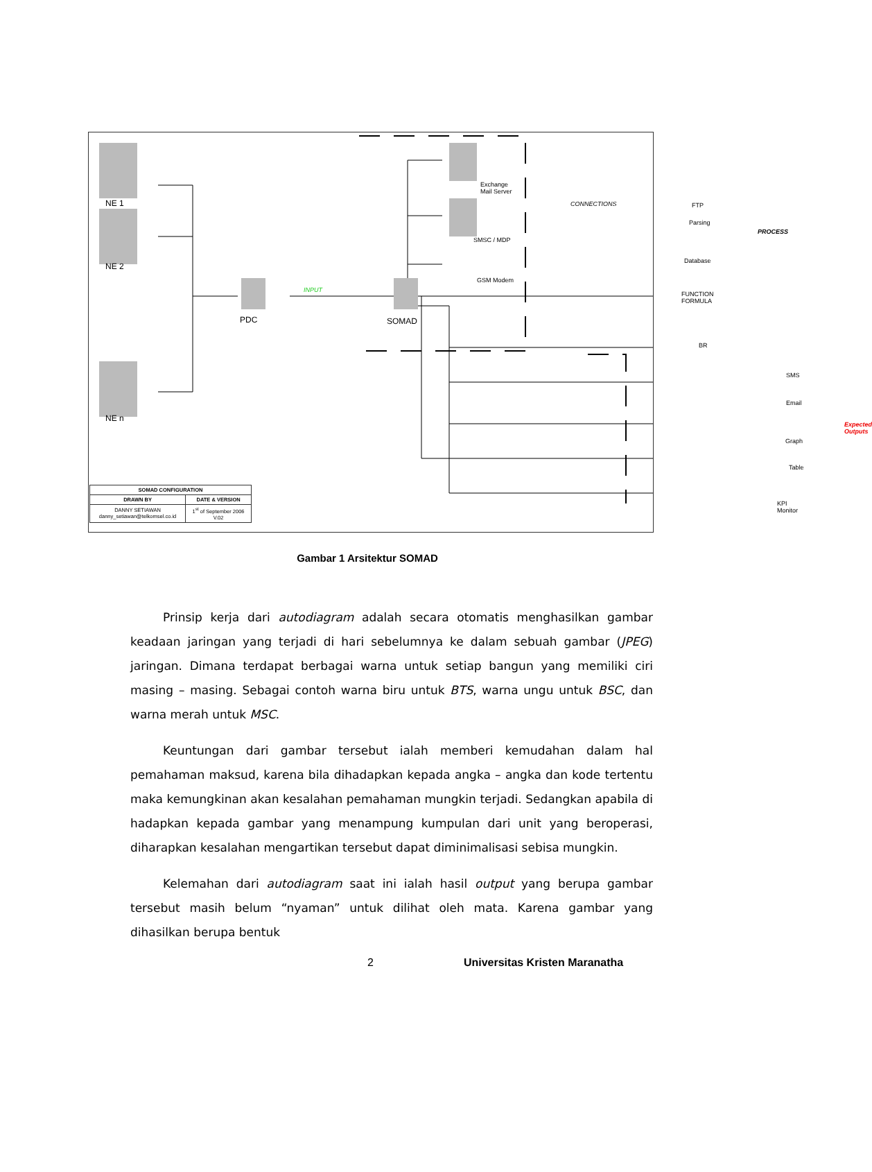NE 1
NE 2
NE n
PDC SOMAD
INPUT
Exchange
Mail Server
SMSC / MDP
GSM Modem
CONNECTIONS FTP
Parsing
Database
FUNCTION
FORMULA
BR
PROCESS
SMS
Email
Graph
Table
KPI Monitor
Expected Outputs
| SOMAD CONFIGURATION | |
| DRAWN BY | DATE & VERSION |
| DANNY SETIAWAN danny_setiawan@telkomsel.co.id | 1<sup>st</sup> of September 2006 V.02 |
Gambar 1 Arsitektur SOMAD
Prinsip kerja dari autodiagram adalah secara otomatis menghasilkan gambar keadaan jaringan yang terjadi di hari sebelumnya ke dalam sebuah gambar (JPEG) jaringan. Dimana terdapat berbagai warna untuk setiap bangun yang memiliki ciri masing – masing. Sebagai contoh warna biru untuk BTS, warna ungu untuk BSC, dan warna merah untuk MSC.
Keuntungan dari gambar tersebut ialah memberi kemudahan dalam hal pemahaman maksud, karena bila dihadapkan kepada angka – angka dan kode tertentu maka kemungkinan akan kesalahan pemahaman mungkin terjadi. Sedangkan apabila di hadapkan kepada gambar yang menampung kumpulan dari unit yang beroperasi, diharapkan kesalahan mengartikan tersebut dapat diminimalisasi sebisa mungkin.
Kelemahan dari autodiagram saat ini ialah hasil output yang berupa gambar tersebut masih belum “nyaman” untuk dilihat oleh mata. Karena gambar yang dihasilkan berupa bentuk
2 Universitas Kristen Maranatha